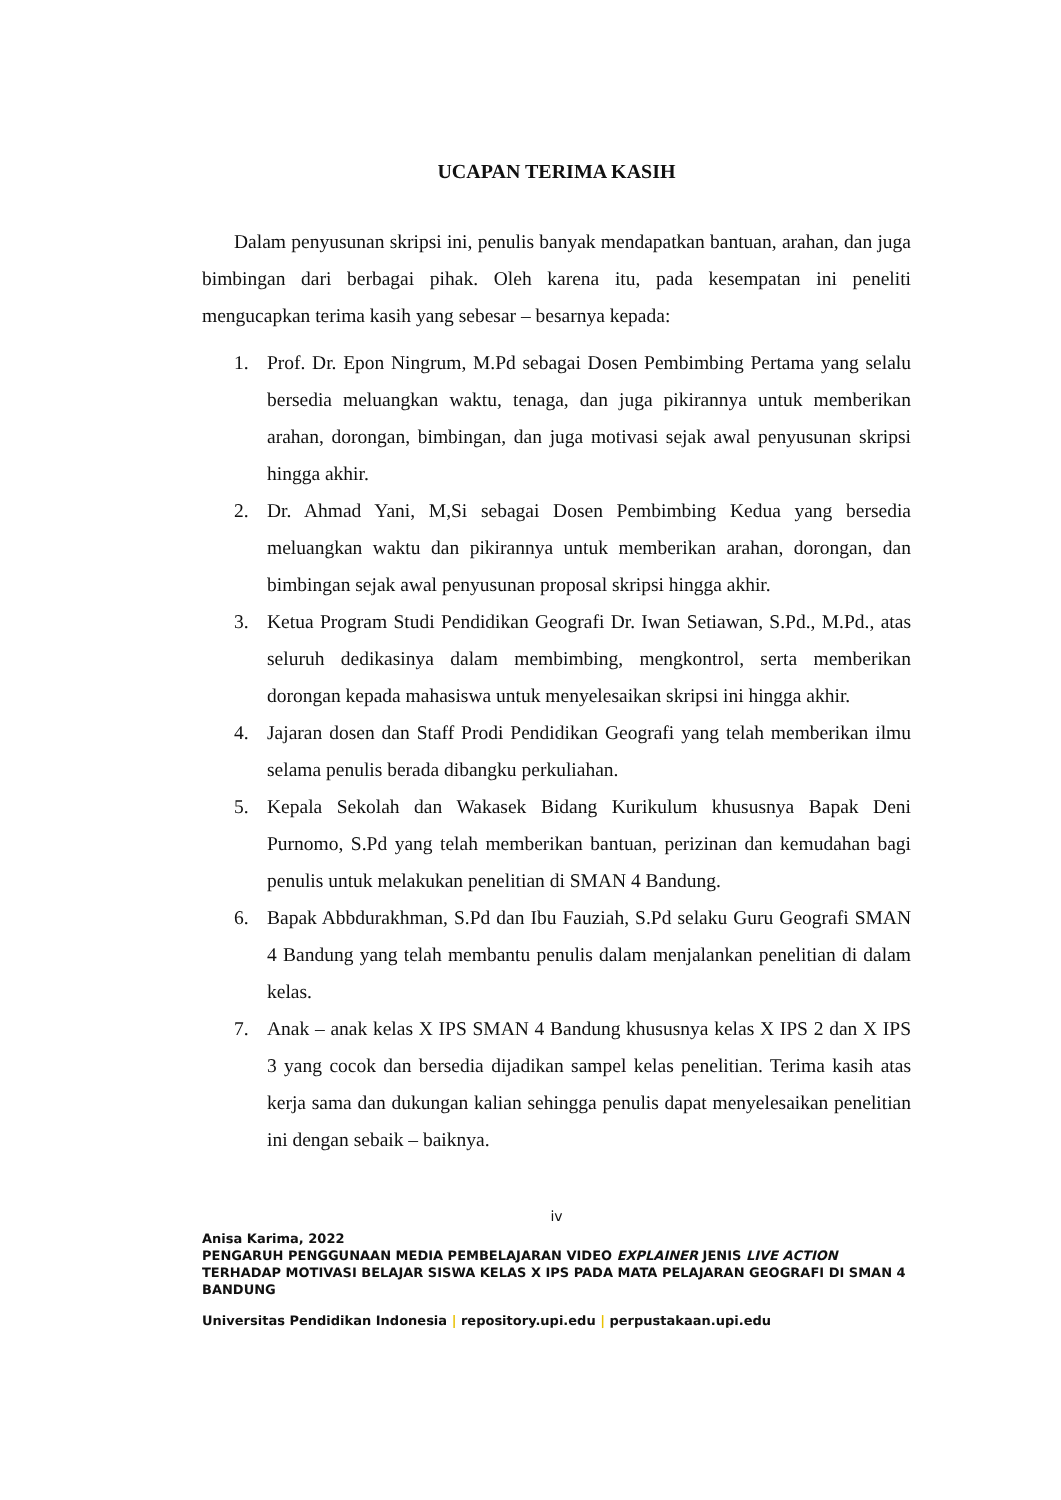UCAPAN TERIMA KASIH
Dalam penyusunan skripsi ini, penulis banyak mendapatkan bantuan, arahan, dan juga bimbingan dari berbagai pihak. Oleh karena itu, pada kesempatan ini peneliti mengucapkan terima kasih yang sebesar – besarnya kepada:
1. Prof. Dr. Epon Ningrum, M.Pd sebagai Dosen Pembimbing Pertama yang selalu bersedia meluangkan waktu, tenaga, dan juga pikirannya untuk memberikan arahan, dorongan, bimbingan, dan juga motivasi sejak awal penyusunan skripsi hingga akhir.
2. Dr. Ahmad Yani, M,Si sebagai Dosen Pembimbing Kedua yang bersedia meluangkan waktu dan pikirannya untuk memberikan arahan, dorongan, dan bimbingan sejak awal penyusunan proposal skripsi hingga akhir.
3. Ketua Program Studi Pendidikan Geografi Dr. Iwan Setiawan, S.Pd., M.Pd., atas seluruh dedikasinya dalam membimbing, mengkontrol, serta memberikan dorongan kepada mahasiswa untuk menyelesaikan skripsi ini hingga akhir.
4. Jajaran dosen dan Staff Prodi Pendidikan Geografi yang telah memberikan ilmu selama penulis berada dibangku perkuliahan.
5. Kepala Sekolah dan Wakasek Bidang Kurikulum khususnya Bapak Deni Purnomo, S.Pd yang telah memberikan bantuan, perizinan dan kemudahan bagi penulis untuk melakukan penelitian di SMAN 4 Bandung.
6. Bapak Abbdurakhman, S.Pd dan Ibu Fauziah, S.Pd selaku Guru Geografi SMAN 4 Bandung yang telah membantu penulis dalam menjalankan penelitian di dalam kelas.
7. Anak – anak kelas X IPS SMAN 4 Bandung khususnya kelas X IPS 2 dan X IPS 3 yang cocok dan bersedia dijadikan sampel kelas penelitian. Terima kasih atas kerja sama dan dukungan kalian sehingga penulis dapat menyelesaikan penelitian ini dengan sebaik – baiknya.
iv
Anisa Karima, 2022
PENGARUH PENGGUNAAN MEDIA PEMBELAJARAN VIDEO EXPLAINER JENIS LIVE ACTION TERHADAP MOTIVASI BELAJAR SISWA KELAS X IPS PADA MATA PELAJARAN GEOGRAFI DI SMAN 4 BANDUNG
Universitas Pendidikan Indonesia | repository.upi.edu | perpustakaan.upi.edu